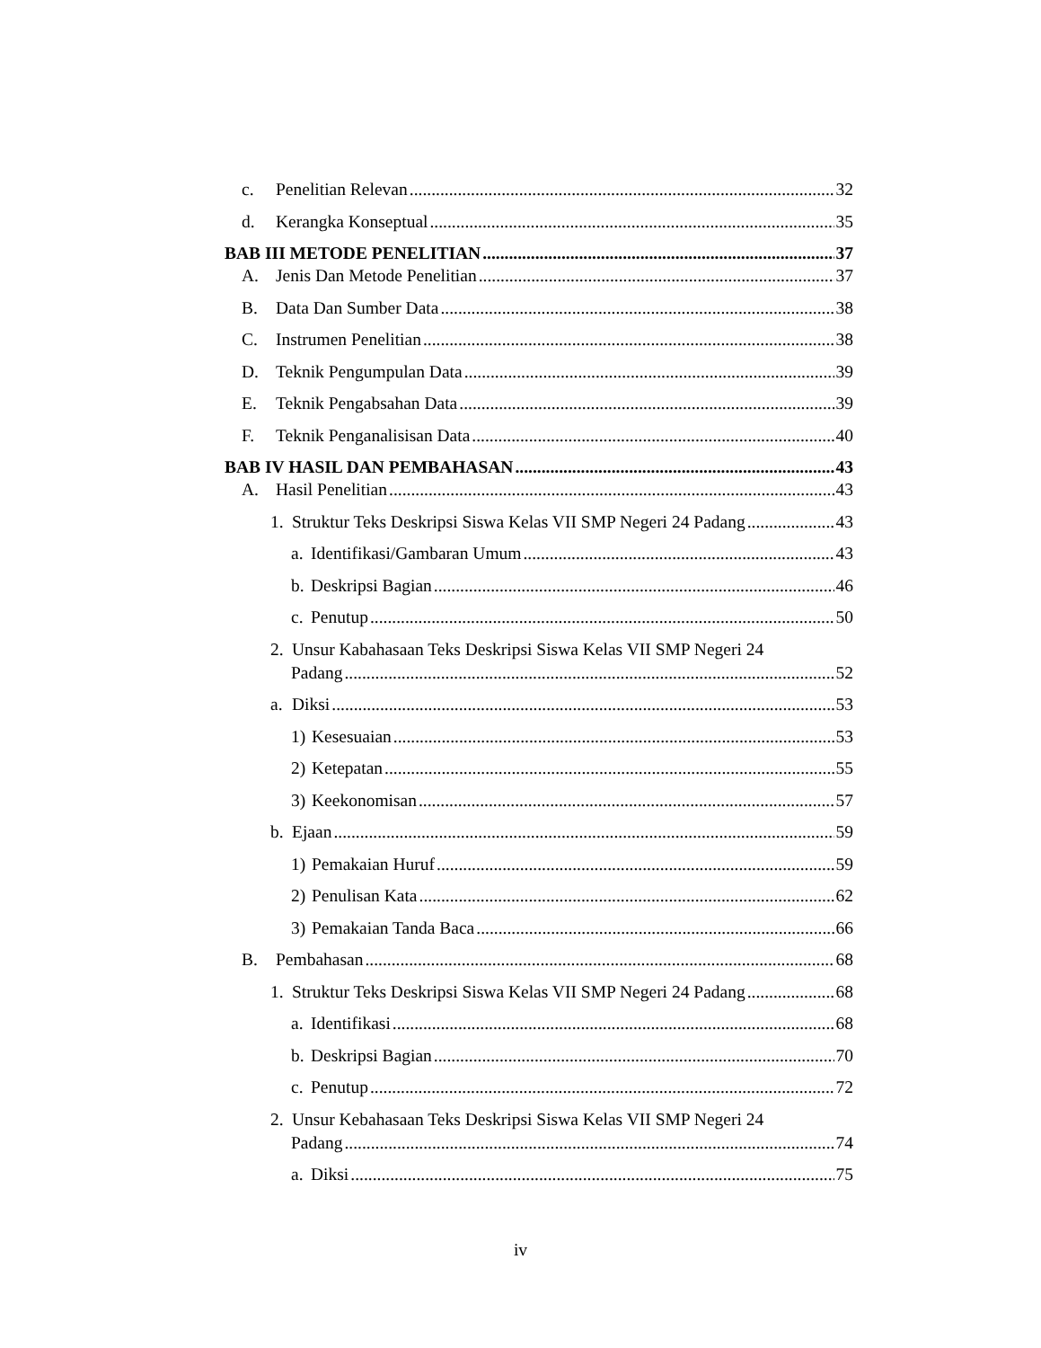c. Penelitian Relevan 32
d. Kerangka Konseptual 35
BAB III METODE PENELITIAN 37
A. Jenis Dan Metode Penelitian 37
B. Data Dan Sumber Data 38
C. Instrumen Penelitian 38
D. Teknik Pengumpulan Data 39
E. Teknik Pengabsahan Data 39
F. Teknik Penganalisisan Data 40
BAB IV HASIL DAN PEMBAHASAN 43
A. Hasil Penelitian 43
1. Struktur Teks Deskripsi Siswa Kelas VII SMP Negeri 24 Padang 43
a. Identifikasi/Gambaran Umum 43
b. Deskripsi Bagian 46
c. Penutup 50
2. Unsur Kabahasaan Teks Deskripsi Siswa Kelas VII SMP Negeri 24
Padang 52
a. Diksi 53
1) Kesesuaian 53
2) Ketepatan 55
3) Keekonomisan 57
b. Ejaan 59
1) Pemakaian Huruf 59
2) Penulisan Kata 62
3) Pemakaian Tanda Baca 66
B. Pembahasan 68
1. Struktur Teks Deskripsi Siswa Kelas VII SMP Negeri 24 Padang 68
a. Identifikasi 68
b. Deskripsi Bagian 70
c. Penutup 72
2. Unsur Kebahasaan Teks Deskripsi Siswa Kelas VII SMP Negeri 24
Padang 74
a. Diksi 75
iv